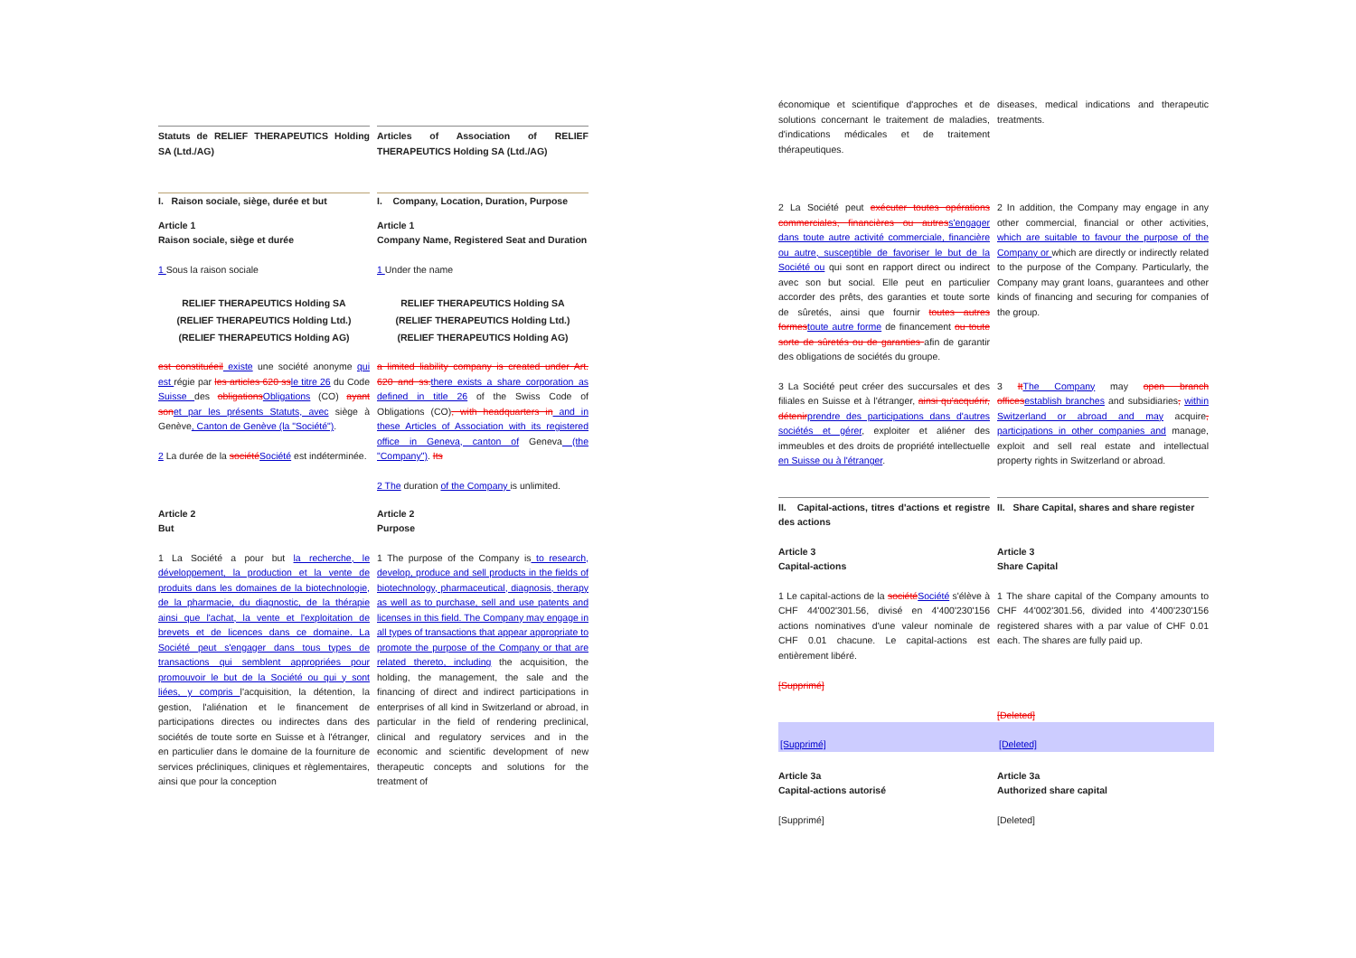Statuts de RELIEF THERAPEUTICS Holding SA (Ltd./AG)
Articles of Association of RELIEF THERAPEUTICS Holding SA (Ltd./AG)
I. Raison sociale, siège, durée et but
I. Company, Location, Duration, Purpose
Article 1
Raison sociale, siège et durée
Article 1
Company Name, Registered Seat and Duration
1 Sous la raison sociale 1 Under the name
RELIEF THERAPEUTICS Holding SA
(RELIEF THERAPEUTICS Holding Ltd.)
(RELIEF THERAPEUTICS Holding AG)
RELIEF THERAPEUTICS Holding SA
(RELIEF THERAPEUTICS Holding Ltd.)
(RELIEF THERAPEUTICS Holding AG)
est constituéeil existe une société anonyme qui est régie par les articles 620 ss le titre 26 du Code Suisse des obligations Obligations (CO) ayant son et par les présents Statuts, avec siège à Genève, Canton de Genève (la "Société").
2 La durée de la société Société est indéterminée.
a limited liability company is created under Art. 620 and ss. there exists a share corporation as defined in title 26 of the Swiss Code of Obligations (CO), with headquarters in and in these Articles of Association with its registered office in Geneva, canton of Geneva (the "Company"). Its
2 The duration of the Company is unlimited.
Article 2
But
Article 2
Purpose
1 La Société a pour but la recherche, le développement, la production et la vente de produits dans les domaines de la biotechnologie, de la pharmacie, du diagnostic, de la thérapie ainsi que l'achat, la vente et l'exploitation de brevets et de licences dans ce domaine. La Société peut s'engager dans tous types de transactions qui semblent appropriées pour promouvoir le but de la Société ou qui y sont liées, y compris l'acquisition, la détention, la gestion, l'aliénation et le financement de participations directes ou indirectes dans des sociétés de toute sorte en Suisse et à l'étranger, en particulier dans le domaine de la fourniture de services précliniques, cliniques et règlementaires, ainsi que pour la conception
1 The purpose of the Company is to research, develop, produce and sell products in the fields of biotechnology, pharmaceutical, diagnosis, therapy as well as to purchase, sell and use patents and licenses in this field. The Company may engage in all types of transactions that appear appropriate to promote the purpose of the Company or that are related thereto, including the acquisition, the holding, the management, the sale and the financing of direct and indirect participations in enterprises of all kind in Switzerland or abroad, in particular in the field of rendering preclinical, clinical and regulatory services and in the economic and scientific development of new therapeutic concepts and solutions for the treatment of
économique et scientifique d'approches et de solutions concernant le traitement de maladies, d'indications médicales et de traitement thérapeutiques.
diseases, medical indications and therapeutic treatments.
2 La Société peut exécuter toutes opérations commerciales, financières ou autres s'engager dans toute autre activité commerciale, financière ou autre, susceptible de favoriser le but de la Société ou qui sont en rapport direct ou indirect avec son but social. Elle peut en particulier accorder des prêts, des garanties et toute sorte de sûretés, ainsi que fournir toutes autres formes toute autre forme de financement ou toute sorte de sûretés ou de garanties afin de garantir des obligations de sociétés du groupe.
2 In addition, the Company may engage in any other commercial, financial or other activities, which are suitable to favour the purpose of the Company or which are directly or indirectly related to the purpose of the Company. Particularly, the Company may grant loans, guarantees and other kinds of financing and securing for companies of the group.
3 La Société peut créer des succursales et des filiales en Suisse et à l'étranger, ainsi qu'acquérir, détenir prendre des participations dans d'autres sociétés et gérer, exploiter et aliéner des immeubles et des droits de propriété intellectuelle en Suisse ou à l'étranger.
3 It The Company may open branch offices establish branches and subsidiaries, within Switzerland or abroad and may acquire, participations in other companies and manage, exploit and sell real estate and intellectual property rights in Switzerland or abroad.
II. Capital-actions, titres d'actions et registre des actions
II. Share Capital, shares and share register
Article 3
Capital-actions
Article 3
Share Capital
1 Le capital-actions de la société Société s'élève à CHF 44'002'301.56, divisé en 4'400'230'156 actions nominatives d'une valeur nominale de CHF 0.01 chacune. Le capital-actions est entièrement libéré.
[Supprimé]
1 The share capital of the Company amounts to CHF 44'002'301.56, divided into 4'400'230'156 registered shares with a par value of CHF 0.01 each. The shares are fully paid up.
[Deleted]
[Supprimé] [Deleted]
Article 3a
Capital-actions autorisé
Article 3a
Authorized share capital
[Supprimé] [Deleted]